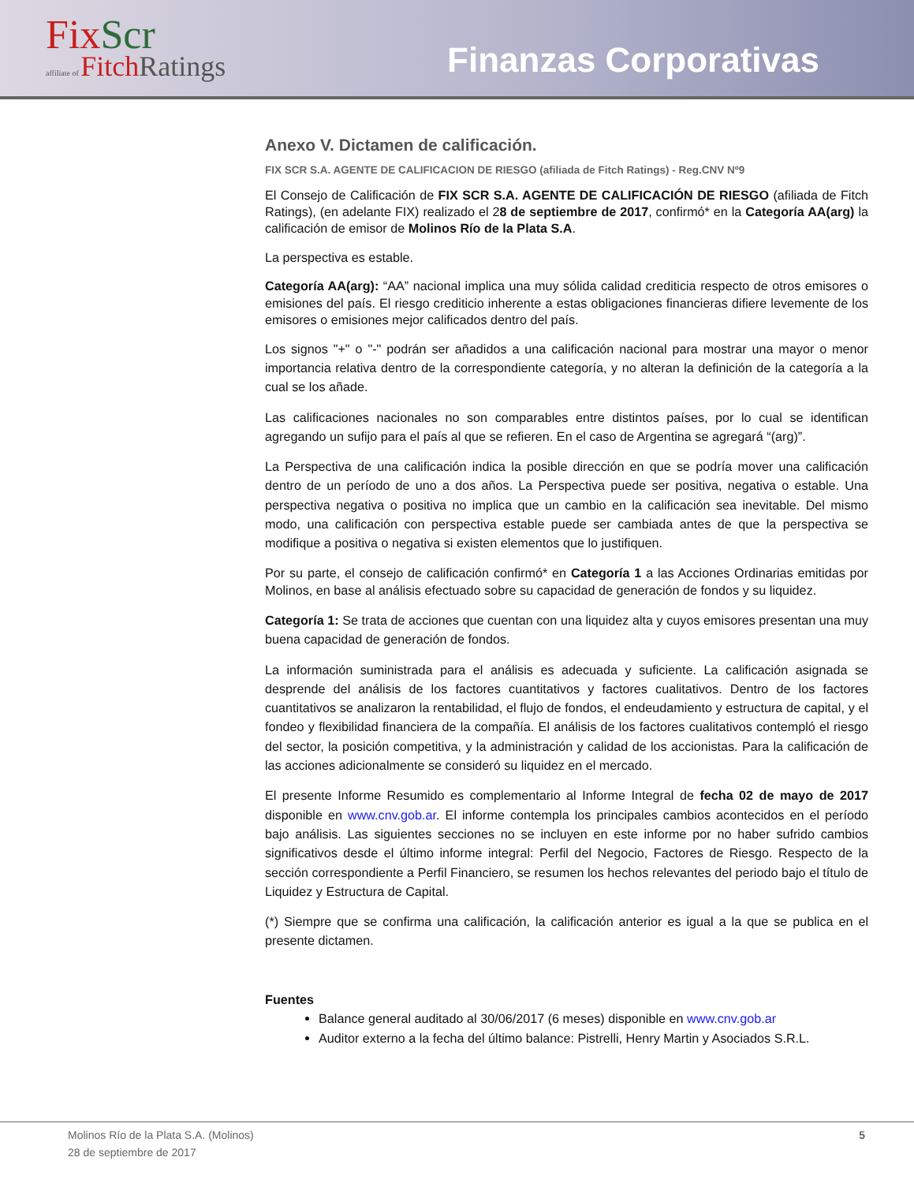FixScr
affiliate of FitchRatings
Finanzas Corporativas
Anexo V. Dictamen de calificación.
FIX SCR S.A. AGENTE DE CALIFICACION DE RIESGO (afiliada de Fitch Ratings) - Reg.CNV Nº9
El Consejo de Calificación de FIX SCR S.A. AGENTE DE CALIFICACIÓN DE RIESGO (afiliada de Fitch Ratings), (en adelante FIX) realizado el 28 de septiembre de 2017, confirmó* en la Categoría AA(arg) la calificación de emisor de Molinos Río de la Plata S.A.
La perspectiva es estable.
Categoría AA(arg): “AA” nacional implica una muy sólida calidad crediticia respecto de otros emisores o emisiones del país. El riesgo crediticio inherente a estas obligaciones financieras difiere levemente de los emisores o emisiones mejor calificados dentro del país.
Los signos "+" o "-" podrán ser añadidos a una calificación nacional para mostrar una mayor o menor importancia relativa dentro de la correspondiente categoría, y no alteran la definición de la categoría a la cual se los añade.
Las calificaciones nacionales no son comparables entre distintos países, por lo cual se identifican agregando un sufijo para el país al que se refieren. En el caso de Argentina se agregará “(arg)”.
La Perspectiva de una calificación indica la posible dirección en que se podría mover una calificación dentro de un período de uno a dos años. La Perspectiva puede ser positiva, negativa o estable. Una perspectiva negativa o positiva no implica que un cambio en la calificación sea inevitable. Del mismo modo, una calificación con perspectiva estable puede ser cambiada antes de que la perspectiva se modifique a positiva o negativa si existen elementos que lo justifiquen.
Por su parte, el consejo de calificación confirmó* en Categoría 1 a las Acciones Ordinarias emitidas por Molinos, en base al análisis efectuado sobre su capacidad de generación de fondos y su liquidez.
Categoría 1: Se trata de acciones que cuentan con una liquidez alta y cuyos emisores presentan una muy buena capacidad de generación de fondos.
La información suministrada para el análisis es adecuada y suficiente. La calificación asignada se desprende del análisis de los factores cuantitativos y factores cualitativos. Dentro de los factores cuantitativos se analizaron la rentabilidad, el flujo de fondos, el endeudamiento y estructura de capital, y el fondeo y flexibilidad financiera de la compañía. El análisis de los factores cualitativos contempló el riesgo del sector, la posición competitiva, y la administración y calidad de los accionistas. Para la calificación de las acciones adicionalmente se consideró su liquidez en el mercado.
El presente Informe Resumido es complementario al Informe Integral de fecha 02 de mayo de 2017 disponible en www.cnv.gob.ar. El informe contempla los principales cambios acontecidos en el período bajo análisis. Las siguientes secciones no se incluyen en este informe por no haber sufrido cambios significativos desde el último informe integral: Perfil del Negocio, Factores de Riesgo. Respecto de la sección correspondiente a Perfil Financiero, se resumen los hechos relevantes del periodo bajo el título de Liquidez y Estructura de Capital.
(*) Siempre que se confirma una calificación, la calificación anterior es igual a la que se publica en el presente dictamen.
Fuentes
Balance general auditado al 30/06/2017 (6 meses) disponible en www.cnv.gob.ar
Auditor externo a la fecha del último balance: Pistrelli, Henry Martin y Asociados S.R.L.
Molinos Río de la Plata S.A. (Molinos)
28 de septiembre de 2017
5